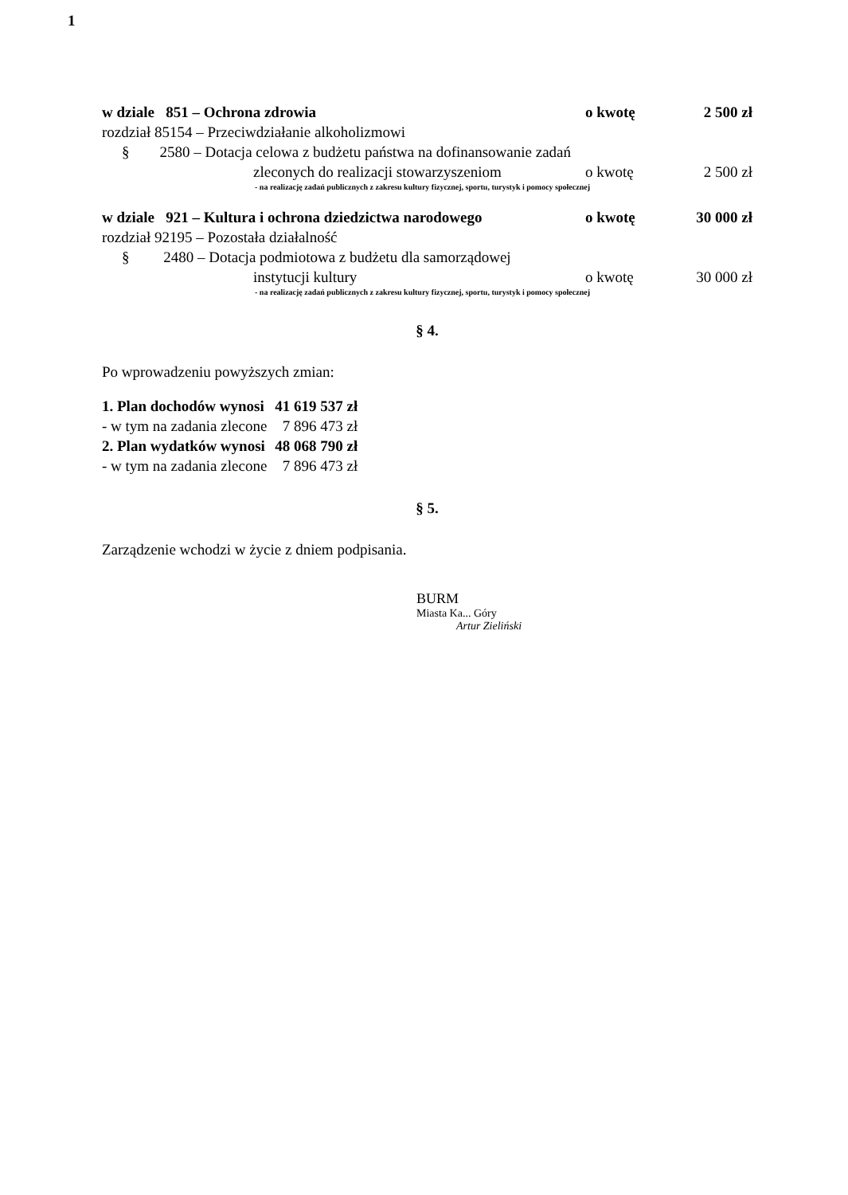1
w dziale 851 – Ochrona zdrowia o kwotę 2 500 zł
rozdział 85154 – Przeciwdziałanie alkoholizmowi
§ 2580 – Dotacja celowa z budżetu państwa na dofinansowanie zadań
zleconych do realizacji stowarzyszeniom o kwotę 2 500 zł
- na realizację zadań publicznych z zakresu kultury fizycznej, sportu, turystyk i pomocy społecznej
w dziale 921 – Kultura i ochrona dziedzictwa narodowego o kwotę 30 000 zł
rozdział 92195 – Pozostała działalność
§ 2480 – Dotacja podmiotowa z budżetu dla samorządowej
instytucji kultury o kwotę 30 000 zł
- na realizację zadań publicznych z zakresu kultury fizycznej, sportu, turystyk i pomocy społecznej
§ 4.
Po wprowadzeniu powyższych zmian:
| 1. Plan dochodów wynosi | 41 619 537 zł |
| - w tym na zadania zlecone | 7 896 473 zł |
| 2. Plan wydatków wynosi | 48 068 790 zł |
| - w tym na zadania zlecone | 7 896 473 zł |
§ 5.
Zarządzenie wchodzi w życie z dniem podpisania.
BURM
Miasta Ka... Góry
Artur Zieliński